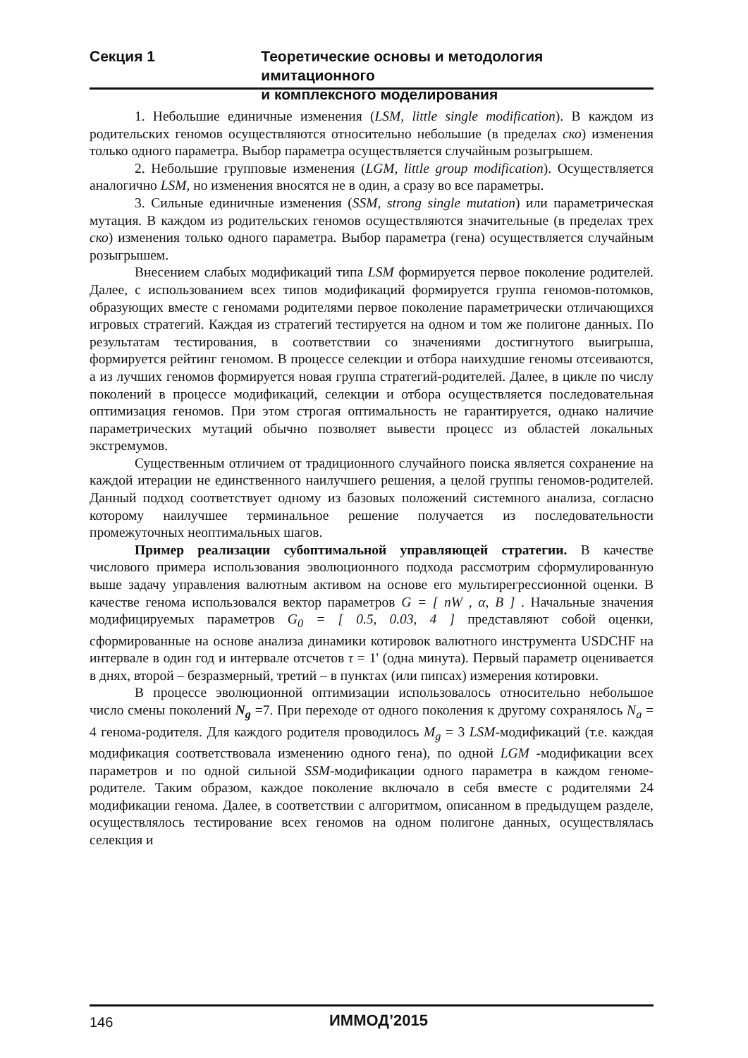Секция 1 Теоретические основы и методология имитационного
и комплексного моделирования
1. Небольшие единичные изменения (LSM, little single modification). В каждом из родительских геномов осуществляются относительно небольшие (в пределах ско) изменения только одного параметра. Выбор параметра осуществляется случайным розыгрышем.
2. Небольшие групповые изменения (LGM, little group modification). Осуществляется аналогично LSM, но изменения вносятся не в один, а сразу во все параметры.
3. Сильные единичные изменения (SSM, strong single mutation) или параметрическая мутация. В каждом из родительских геномов осуществляются значительные (в пределах трех ско) изменения только одного параметра. Выбор параметра (гена) осуществляется случайным розыгрышем.
Внесением слабых модификаций типа LSM формируется первое поколение родителей. Далее, с использованием всех типов модификаций формируется группа геномов-потомков, образующих вместе с геномами родителями первое поколение параметрически отличающихся игровых стратегий. Каждая из стратегий тестируется на одном и том же полигоне данных. По результатам тестирования, в соответствии со значениями достигнутого выигрыша, формируется рейтинг геномом. В процессе селекции и отбора наихудшие геномы отсеиваются, а из лучших геномов формируется новая группа стратегий-родителей. Далее, в цикле по числу поколений в процессе модификаций, селекции и отбора осуществляется последовательная оптимизация геномов. При этом строгая оптимальность не гарантируется, однако наличие параметрических мутаций обычно позволяет вывести процесс из областей локальных экстремумов.
Существенным отличием от традиционного случайного поиска является сохранение на каждой итерации не единственного наилучшего решения, а целой группы геномов-родителей. Данный подход соответствует одному из базовых положений системного анализа, согласно которому наилучшее терминальное решение получается из последовательности промежуточных неоптимальных шагов.
Пример реализации субоптимальной управляющей стратегии. В качестве числового примера использования эволюционного подхода рассмотрим сформулированную выше задачу управления валютным активом на основе его мультирегрессионной оценки. В качестве генома использовался вектор параметров G = [ nW , α, B ] . Начальные значения модифицируемых параметров G<sub>0</sub> = [ 0.5, 0.03, 4 ] представляют собой оценки, сформированные на основе анализа динамики котировок валютного инструмента USDCHF на интервале в один год и интервале отсчетов τ = 1' (одна минута). Первый параметр оценивается в днях, второй – безразмерный, третий – в пунктах (или пипсах) измерения котировки.
В процессе эволюционной оптимизации использовалось относительно небольшое число смены поколений N<sub>g</sub> =7. При переходе от одного поколения к другому сохранялось N<sub>a</sub> = 4 генома-родителя. Для каждого родителя проводилось M<sub>g</sub> = 3 LSM-модификаций (т.е. каждая модификация соответствовала изменению одного гена), по одной LGM -модификации всех параметров и по одной сильной SSM-модификации одного параметра в каждом геноме-родителе. Таким образом, каждое поколение включало в себя вместе с родителями 24 модификации генома. Далее, в соответствии с алгоритмом, описанном в предыдущем разделе, осуществлялось тестирование всех геномов на одном полигоне данных, осуществлялась селекция и
146 ИММОД’2015